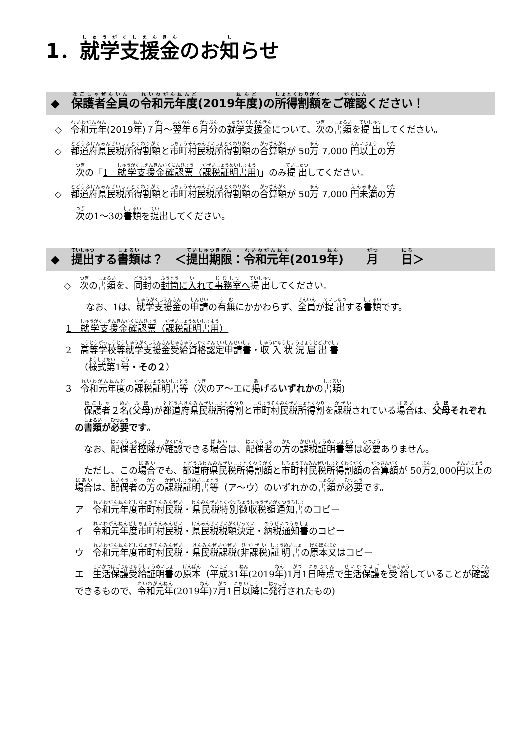1．就学支援金のお知らせ
◆　保護者全員の令和元年度(2019年度)の所得割額をご確認ください！
　◇　令和元年(2019年)７月～翌年６月分の就学支援金について、次の書類を提出してください。
　◇　都道府県民税所得割額と市町村民税所得割額の合算額が 50万 7,000 円以上の方
次の「1　就学支援金確認票（課税証明書用)」のみ提出してください。
　◇　都道府県民税所得割額と市町村民税所得割額の合算額が 50万 7,000 円未満の方
次の1～3の書類を提出してください。
◆　提出する書類は？　＜提出期限：令和元年(2019年)　　月　　日＞
　　◇　次の書類を、同封の封筒に入れて事務室へ 提出してください。
なお、1は、就学支援金の申請の有無にかかわらず、全員が提出する書類です。
1　就学支援金確認票（課税証明書用）
2　高等学校等就学支援金受給資格認定申請書・収入状況届出書
　　（様式第1号・その２）
3　令和元年度の課税証明書等（次のア～エに掲げるいずれかの書類)
　保護者２名(父母)が都道府県民税所得割と市町村民税所得割を課税されている場合は、父母それぞれの書類が必要です。
　なお、配偶者控除が確認できる場合は、配偶者の方の課税証明書等は必要ありません。
　ただし、この場合でも、都道府県民税所得割額と市町村民税所得割額の合算額が 50万2,000円以上の場合は、配偶者の方の課税証明書等（ア～ウ）のいずれかの書類が必要です。
ア　令和元年度市町村民税・県民税特別徴収税額通知書のコピー
イ　令和元年度市町村民税・県民税税額決定・納税通知書のコピー
ウ　令和元年度市町村民税・県民税課税(非課税)証明書の原本又はコピー
エ　生活保護受給証明書の原本（平成31年(2019年)1月1日時点で生活保護を受給していることが確認できるもので、令和元年(2019年)7月1日以降に発行されたもの)